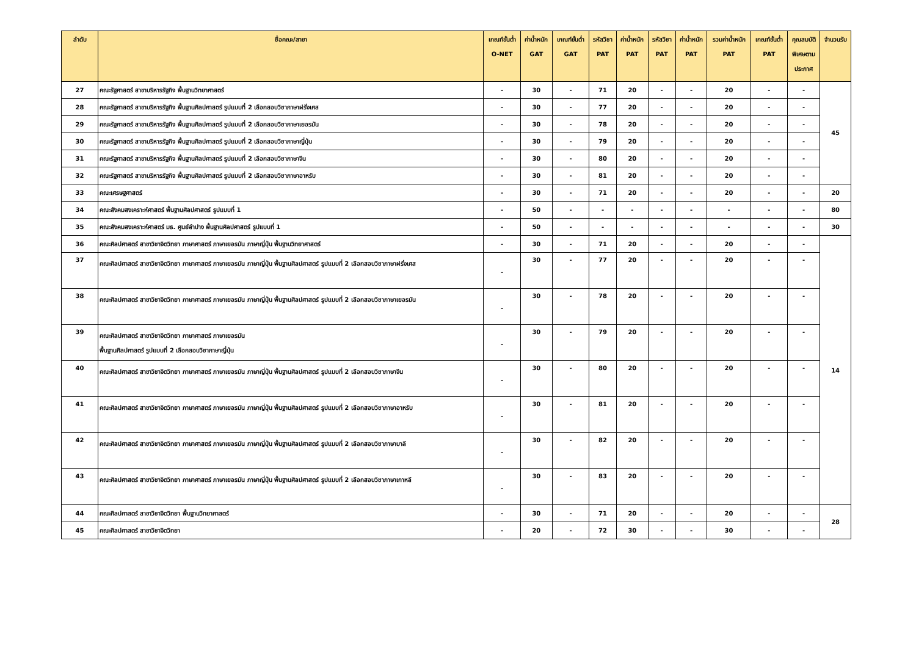| ลำดับ | ชื่อคณะ/สาขา | เกณฑ์ขั้นต่ำ O-NET | ค่าน้ำหนัก GAT | เกณฑ์ขั้นต่ำ GAT | รหัสวิชา PAT | ค่าน้ำหนัก PAT | รหัสวิชา PAT | ค่าน้ำหนัก PAT | รวมค่าน้ำหนัก PAT | เกณฑ์ขั้นต่ำ PAT | คุณสมบัติ พิเศษตาม ประกาศ | จำนวนรับ |
| --- | --- | --- | --- | --- | --- | --- | --- | --- | --- | --- | --- | --- |
| 27 | คณะรัฐศาสตร์ สาขาบริหารรัฐกิจ พื้นฐานวิทยาศาสตร์ | - | 30 | - | 71 | 20 | - | - | 20 | - | - | 45 |
| 28 | คณะรัฐศาสตร์ สาขาบริหารรัฐกิจ พื้นฐานศิลปศาสตร์ รูปแบบที่ 2 เลือกสอบวิชาภาษาฝรั่งเศส | - | 30 | - | 77 | 20 | - | - | 20 | - | - | |
| 29 | คณะรัฐศาสตร์ สาขาบริหารรัฐกิจ พื้นฐานศิลปศาสตร์ รูปแบบที่ 2 เลือกสอบวิชาภาษาเยอรมัน | - | 30 | - | 78 | 20 | - | - | 20 | - | - | |
| 30 | คณะรัฐศาสตร์ สาขาบริหารรัฐกิจ พื้นฐานศิลปศาสตร์ รูปแบบที่ 2 เลือกสอบวิชาภาษาญี่ปุ่น | - | 30 | - | 79 | 20 | - | - | 20 | - | - | |
| 31 | คณะรัฐศาสตร์ สาขาบริหารรัฐกิจ พื้นฐานศิลปศาสตร์ รูปแบบที่ 2 เลือกสอบวิชาภาษาจีน | - | 30 | - | 80 | 20 | - | - | 20 | - | - | |
| 32 | คณะรัฐศาสตร์ สาขาบริหารรัฐกิจ พื้นฐานศิลปศาสตร์ รูปแบบที่ 2 เลือกสอบวิชาภาษาอาหรับ | - | 30 | - | 81 | 20 | - | - | 20 | - | - | |
| 33 | คณะเศรษฐศาสตร์ | - | 30 | - | 71 | 20 | - | - | 20 | - | - | 20 |
| 34 | คณะสังคมสงเคราะห์ศาสตร์ พื้นฐานศิลปศาสตร์ รูปแบบที่ 1 | - | 50 | - | - | - | - | - | - | - | - | 80 |
| 35 | คณะสังคมสงเคราะห์ศาสตร์ มธ. ศูนย์ลำปาง พื้นฐานศิลปศาสตร์ รูปแบบที่ 1 | - | 50 | - | - | - | - | - | - | - | - | 30 |
| 36 | คณะศิลปศาสตร์ สาขาวิชาจิตวิทยา ภาษาศาสตร์ ภาษาเยอรมัน ภาษาญี่ปุ่น พื้นฐานวิทยาศาสตร์ | - | 30 | - | 71 | 20 | - | - | 20 | - | - | 14 |
| 37 | คณะศิลปศาสตร์ สาขาวิชาจิตวิทยา ภาษาศาสตร์ ภาษาเยอรมัน ภาษาญี่ปุ่น พื้นฐานศิลปศาสตร์ รูปแบบที่ 2 เลือกสอบวิชาภาษาฝรั่งเศส | - | 30 | - | 77 | 20 | - | - | 20 | - | - | |
| 38 | คณะศิลปศาสตร์ สาขาวิชาจิตวิทยา ภาษาศาสตร์ ภาษาเยอรมัน ภาษาญี่ปุ่น พื้นฐานศิลปศาสตร์ รูปแบบที่ 2 เลือกสอบวิชาภาษาเยอรมัน | - | 30 | - | 78 | 20 | - | - | 20 | - | - | |
| 39 | คณะศิลปศาสตร์ สาขาวิชาจิตวิทยา ภาษาศาสตร์ ภาษาเยอรมัน พื้นฐานศิลปศาสตร์ รูปแบบที่ 2 เลือกสอบวิชาภาษาญี่ปุ่น | - | 30 | - | 79 | 20 | - | - | 20 | - | - | |
| 40 | คณะศิลปศาสตร์ สาขาวิชาจิตวิทยา ภาษาศาสตร์ ภาษาเยอรมัน ภาษาญี่ปุ่น พื้นฐานศิลปศาสตร์ รูปแบบที่ 2 เลือกสอบวิชาภาษาจีน | - | 30 | - | 80 | 20 | - | - | 20 | - | - | |
| 41 | คณะศิลปศาสตร์ สาขาวิชาจิตวิทยา ภาษาศาสตร์ ภาษาเยอรมัน ภาษาญี่ปุ่น พื้นฐานศิลปศาสตร์ รูปแบบที่ 2 เลือกสอบวิชาภาษาอาหรับ | - | 30 | - | 81 | 20 | - | - | 20 | - | - | |
| 42 | คณะศิลปศาสตร์ สาขาวิชาจิตวิทยา ภาษาศาสตร์ ภาษาเยอรมัน ภาษาญี่ปุ่น พื้นฐานศิลปศาสตร์ รูปแบบที่ 2 เลือกสอบวิชาภาษาบาลี | - | 30 | - | 82 | 20 | - | - | 20 | - | - | |
| 43 | คณะศิลปศาสตร์ สาขาวิชาจิตวิทยา ภาษาศาสตร์ ภาษาเยอรมัน ภาษาญี่ปุ่น พื้นฐานศิลปศาสตร์ รูปแบบที่ 2 เลือกสอบวิชาภาษาเกาหลี | - | 30 | - | 83 | 20 | - | - | 20 | - | - | |
| 44 | คณะศิลปศาสตร์ สาขาวิชาจิตวิทยา พื้นฐานวิทยาศาสตร์ | - | 30 | - | 71 | 20 | - | - | 20 | - | - | 28 |
| 45 | คณะศิลปศาสตร์ สาขาวิชาจิตวิทยา | - | 20 | - | 72 | 30 | - | - | 30 | - | - | |